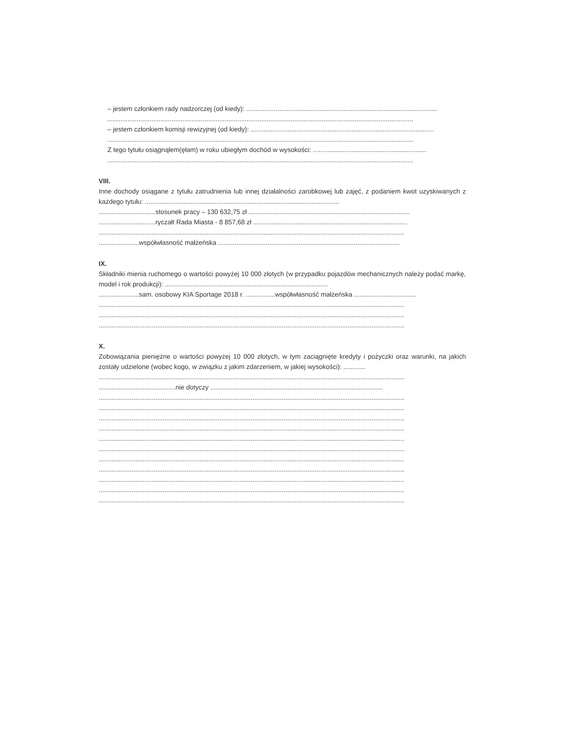– jestem członkiem rady nadzorczej (od kiedy): ........................................................................................................
.......................................................................................................................................................................
– jestem członkiem komisji rewizyjnej (od kiedy): ....................................................................................................
.......................................................................................................................................................................
Z tego tytułu osiągnąłem(ęłam) w roku ubiegłym dochód w wysokości: ..............................................................
.......................................................................................................................................................................
VIII.
Inne dochody osiągane z tytułu zatrudnienia lub innej działalności zarobkowej lub zajęć, z podaniem kwot uzyskiwanych z każdego tytułu: ..........................................................................................................
...............................stosunek pracy – 130 632,75 zł ........................................................................................
...............................ryczałt Rada Miasta - 8 857,68 zł ....................................................................................
.......................................................................................................................................................................
......................współwłasność małżeńska ...................................................................................................
IX.
Składniki mienia ruchomego o wartości powyżej 10 000 złotych (w przypadku pojazdów mechanicznych należy podać markę, model i rok produkcji): .........................................................................................
......................sam. osobowy KIA Sportage 2018 r. ................współwłasność małżeńska ..................................
.......................................................................................................................................................................
.......................................................................................................................................................................
.......................................................................................................................................................................
X.
Zobowiązania pieniężne o wartości powyżej 10 000 złotych, w tym zaciągnięte kredyty i pożyczki oraz warunki, na jakich zostały udzielone (wobec kogo, w związku z jakim zdarzeniem, w jakiej wysokości): ............
.......................................................................................................................................................................
..........................................nie dotyczy ..............................................................................................
.......................................................................................................................................................................
.......................................................................................................................................................................
.......................................................................................................................................................................
.......................................................................................................................................................................
.......................................................................................................................................................................
.......................................................................................................................................................................
.......................................................................................................................................................................
.......................................................................................................................................................................
.......................................................................................................................................................................
.......................................................................................................................................................................
.......................................................................................................................................................................